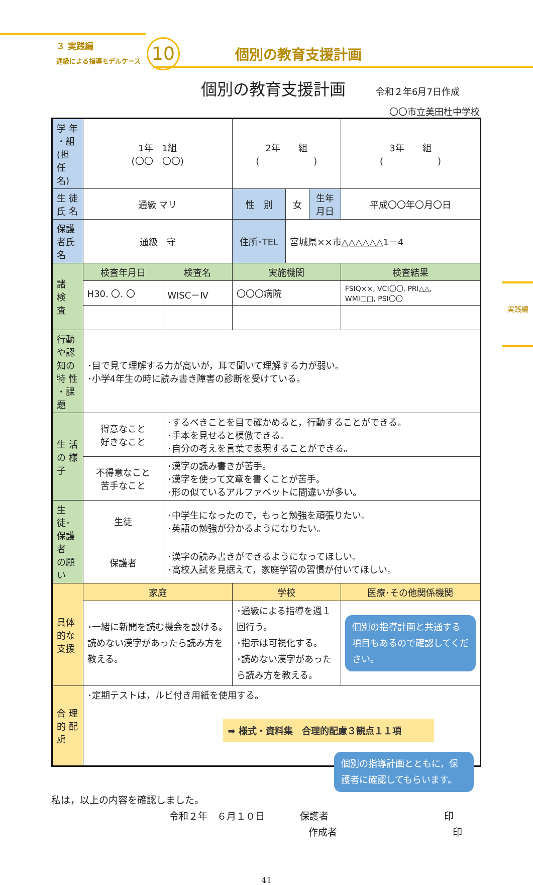３ 実践編
通級による指導モデルケース
10
個別の教育支援計画
個別の教育支援計画
令和２年6月7日作成
〇〇市立美田杜中学校
| 学 年 ・組 (担 任 名) | 1年 1組 (〇〇 〇〇) | | 2年 組 ( ) | | | 3年 組 ( ) |
| 生 徒 氏 名 | 通級 マリ | | 性 別 | 女 | 生年 月日 | 平成〇〇年〇月〇日 |
| 保護者氏名 | 通級 守 | | 住所･TEL | 宮城県××市△△△△△△1－4 | | |
| 諸 検 査 | 検査年月日 | 検査名 | 実施機関 | | | 検査結果 |
| | H30. 〇. 〇 | WISC－Ⅳ | 〇〇〇病院 | | | FSIQ××, VCI〇〇, PRI△△, WMI□□, PSI〇〇 |
| 行動や認知の 特 性 ・課 題 | ･目で見て理解する力が高いが，耳で聞いて理解する力が弱い。 ･小学4年生の時に読み書き障害の診断を受けている。 | | | | | |
| 生 活 の 様 子 | 得意なこと 好きなこと | ･するべきことを目で確かめると，行動することができる。 ･手本を見せると模倣できる。 ･自分の考えを言葉で表現することができる。 | | | | |
| | 不得意なこと 苦手なこと | ･漢字の読み書きが苦手。 ･漢字を使って文章を書くことが苦手。 ･形の似ているアルファベットに間違いが多い。 | | | | |
| 生徒･保護者 の願い | 生徒 | ･中学生になったので，もっと勉強を頑張りたい。 ･英語の勉強が分かるようになりたい。 | | | | |
| | 保護者 | ･漢字の読み書きができるようになってほしい。 ･高校入試を見据えて，家庭学習の習慣が付いてほしい。 | | | | |
| 具体的な支援 | 家庭 | | 学校 | | | 医療･その他関係機関 |
| | ･一緒に新聞を読む機会を設ける。読めない漢字があったら読み方を教える。 | | ･通級による指導を週１回行う。 ･指示は可視化する。 ･読めない漢字があったら読み方を教える。 | | | 個別の指導計画と共通する項目もあるので確認してください。 |
| 合 理 的 配 慮 | ･定期テストは，ルビ付き用紙を使用する。 ➡ 様式・資料集 合理的配慮３観点１１項 | | | | | |
個別の指導計画とともに，保護者に確認してもらいます。
私は，以上の内容を確認しました。
令和２年　６月１０日 保護者 印
作成者 印
41
実践編